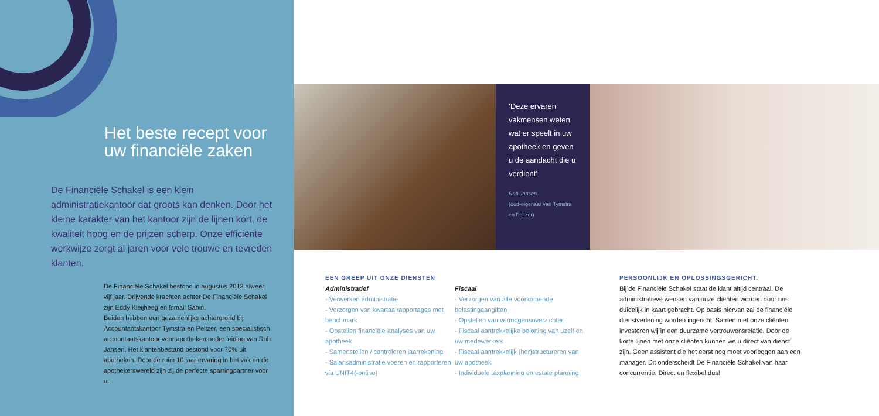Het beste recept voor uw financiële zaken
De Financiële Schakel is een klein administratiekantoor dat groots kan denken. Door het kleine karakter van het kantoor zijn de lijnen kort, de kwaliteit hoog en de prijzen scherp. Onze efficiënte werkwijze zorgt al jaren voor vele trouwe en tevreden klanten.
De Financiële Schakel bestond in augustus 2013 alweer vijf jaar. Drijvende krachten achter De Financiële Schakel zijn Eddy Kleijheeg en Ismail Sahin.
Beiden hebben een gezamenlijke achtergrond bij Accountantskantoor Tymstra en Peltzer, een specialistisch accountantskantoor voor apotheken onder leiding van Rob Jansen. Het klantenbestand bestond voor 70% uit apotheken. Door de ruim 10 jaar ervaring in het vak en de apothekerswereld zijn zij de perfecte sparringpartner voor u.
‘Deze ervaren vakmensen weten wat er speelt in uw apotheek en geven u de aandacht die u verdient’
Rob Jansen
(oud-eigenaar van Tymstra en Peltzer)
EEN GREEP UIT ONZE DIENSTEN
Administratief
- Verwerken administratie
- Verzorgen van kwartaalrapportages met benchmark
- Opstellen financiële analyses van uw apotheek
- Samenstellen / controleren jaarrekening
- Salarisadministratie voeren en rapporteren via UNIT4(-online)
Fiscaal
- Verzorgen van alle voorkomende belastingaangiften
- Opstellen van vermogensoverzichten
- Fiscaal aantrekkelijke beloning van uzelf en uw medewerkers
- Fiscaal aantrekkelijk (her)structureren van uw apotheek
- Individuele taxplanning en estate planning
PERSOONLIJK EN OPLOSSINGSGERICHT.
Bij de Financiële Schakel staat de klant altijd centraal. De administratieve wensen van onze cliënten worden door ons duidelijk in kaart gebracht. Op basis hiervan zal de financiële dienstverlening worden ingericht. Samen met onze cliënten investeren wij in een duurzame vertrouwensrelatie. Door de korte lijnen met onze cliënten kunnen we u direct van dienst zijn. Geen assistent die het eerst nog moet voorleggen aan een manager. Dit onderscheidt De Financiële Schakel van haar concurrentie. Direct en flexibel dus!